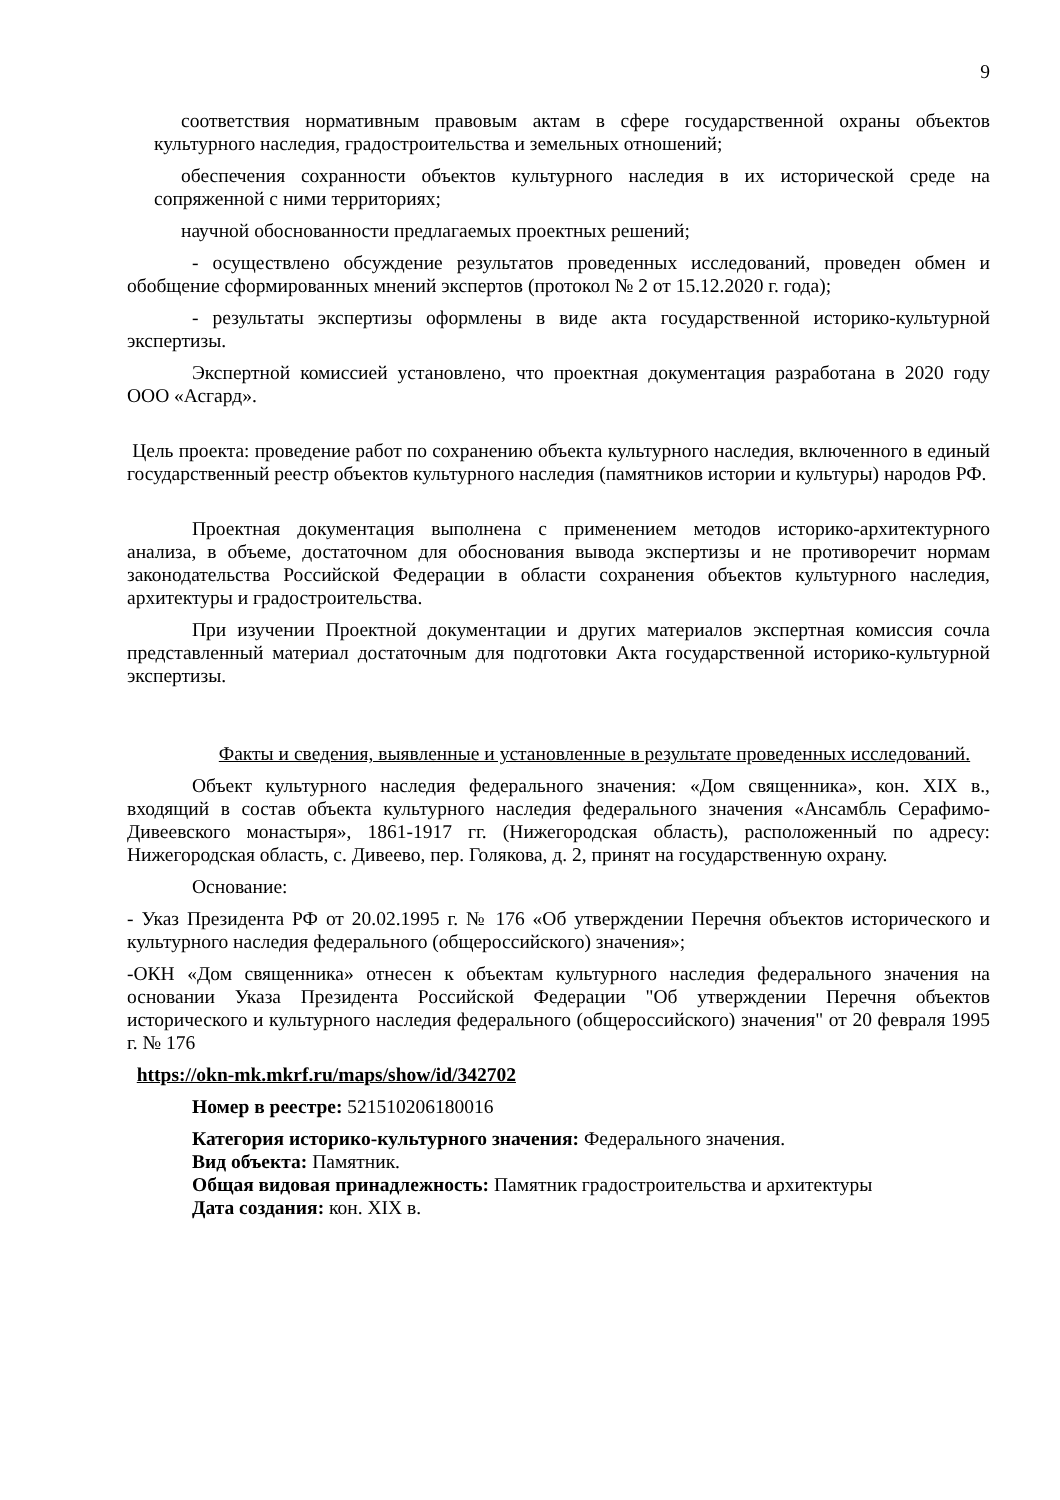9
соответствия нормативным правовым актам в сфере государственной охраны объектов культурного наследия, градостроительства и земельных отношений;
обеспечения сохранности объектов культурного наследия в их исторической среде на сопряженной с ними территориях;
научной обоснованности предлагаемых проектных решений;
- осуществлено обсуждение результатов проведенных исследований, проведен обмен и обобщение сформированных мнений экспертов (протокол № 2 от 15.12.2020 г. года);
- результаты экспертизы оформлены в виде акта государственной историко-культурной экспертизы.
Экспертной комиссией установлено, что проектная документация разработана в 2020 году ООО «Асгард».
Цель проекта: проведение работ по сохранению объекта культурного наследия, включенного в единый государственный реестр объектов культурного наследия (памятников истории и культуры) народов РФ.
Проектная документация выполнена с применением методов историко-архитектурного анализа, в объеме, достаточном для обоснования вывода экспертизы и не противоречит нормам законодательства Российской Федерации в области сохранения объектов культурного наследия, архитектуры и градостроительства.
При изучении Проектной документации и других материалов экспертная комиссия сочла представленный материал достаточным для подготовки Акта государственной историко-культурной экспертизы.
Факты и сведения, выявленные и установленные в результате проведенных исследований.
Объект культурного наследия федерального значения: «Дом священника», кон. XIX в., входящий в состав объекта культурного наследия федерального значения «Ансамбль Серафимо-Дивеевского монастыря», 1861-1917 гг. (Нижегородская область), расположенный по адресу: Нижегородская область, с. Дивеево, пер. Голякова, д. 2, принят на государственную охрану.
Основание:
- Указ Президента РФ от 20.02.1995 г. № 176 «Об утверждении Перечня объектов исторического и культурного наследия федерального (общероссийского) значения»;
-ОКН «Дом священника» отнесен к объектам культурного наследия федерального значения на основании Указа Президента Российской Федерации "Об утверждении Перечня объектов исторического и культурного наследия федерального (общероссийского) значения" от 20 февраля 1995 г. № 176
https://okn-mk.mkrf.ru/maps/show/id/342702
Номер в реестре: 521510206180016
Категория историко-культурного значения: Федерального значения.
Вид объекта: Памятник.
Общая видовая принадлежность: Памятник градостроительства и архитектуры
Дата создания: кон. XIX в.